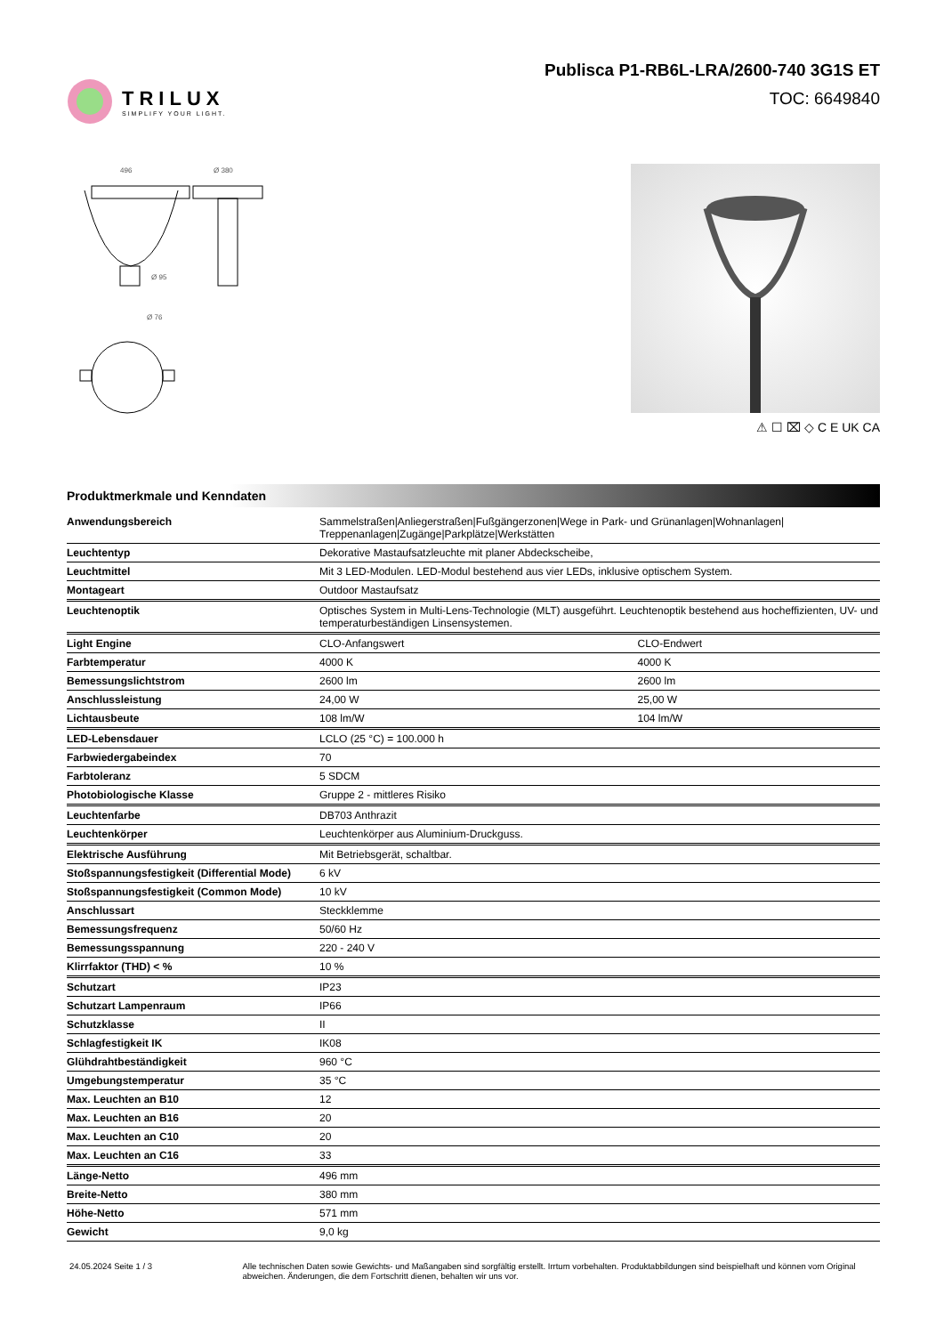TRILUX
SIMPLIFY YOUR LIGHT.
Publisca P1-RB6L-LRA/2600-740 3G1S ET
TOC: 6649840
496
Ø 380
Ø 95
Ø 76
⚠ ☐ ⌧ ◇ C E UK CA
Produktmerkmale und Kenndaten
| Anwendungsbereich | Sammelstraßen/Anliegerstraßen/Fußgängerzonen/Wege in Park- und Grünanlagen/Wohnanlagen/ Treppenanlagen/Zugänge/Parkplätze/Werkstätten | |
| Leuchtentyp | Dekorative Mastaufsatzleuchte mit planer Abdeckscheibe, | |
| Leuchtmittel | Mit 3 LED-Modulen. LED-Modul bestehend aus vier LEDs, inklusive optischem System. | |
| Montageart | Outdoor Mastaufsatz | |
| Leuchtenoptik | Optisches System in Multi-Lens-Technologie (MLT) ausgeführt. Leuchtenoptik bestehend aus hocheffizienten, UV- und temperaturbeständigen Linsensystemen. | |
| Light Engine | CLO-Anfangswert | CLO-Endwert |
| Farbtemperatur | 4000 K | 4000 K |
| Bemessungslichtstrom | 2600 lm | 2600 lm |
| Anschlussleistung | 24,00 W | 25,00 W |
| Lichtausbeute | 108 lm/W | 104 lm/W |
| LED-Lebensdauer | LCLO (25 °C) = 100.000 h | |
| Farbwiedergabeindex | 70 | |
| Farbtoleranz | 5 SDCM | |
| Photobiologische Klasse | Gruppe 2 - mittleres Risiko | |
| Leuchtenfarbe | DB703 Anthrazit | |
| Leuchtenkörper | Leuchtenkörper aus Aluminium-Druckguss. | |
| Elektrische Ausführung | Mit Betriebsgerät, schaltbar. | |
| Stoßspannungsfestigkeit (Differential Mode) | 6 kV | |
| Stoßspannungsfestigkeit (Common Mode) | 10 kV | |
| Anschlussart | Steckklemme | |
| Bemessungsfrequenz | 50/60 Hz | |
| Bemessungsspannung | 220 - 240 V | |
| Klirrfaktor (THD) < % | 10 % | |
| Schutzart | IP23 | |
| Schutzart Lampenraum | IP66 | |
| Schutzklasse | II | |
| Schlagfestigkeit IK | IK08 | |
| Glühdrahtbeständigkeit | 960 °C | |
| Umgebungstemperatur | 35 °C | |
| Max. Leuchten an B10 | 12 | |
| Max. Leuchten an B16 | 20 | |
| Max. Leuchten an C10 | 20 | |
| Max. Leuchten an C16 | 33 | |
| Länge-Netto | 496 mm | |
| Breite-Netto | 380 mm | |
| Höhe-Netto | 571 mm | |
| Gewicht | 9,0 kg | |
24.05.2024 Seite 1 / 3 Alle technischen Daten sowie Gewichts- und Maßangaben sind sorgfältig erstellt. Irrtum vorbehalten. Produktabbildungen sind beispielhaft und können vom Original abweichen. Änderungen, die dem Fortschritt dienen, behalten wir uns vor.